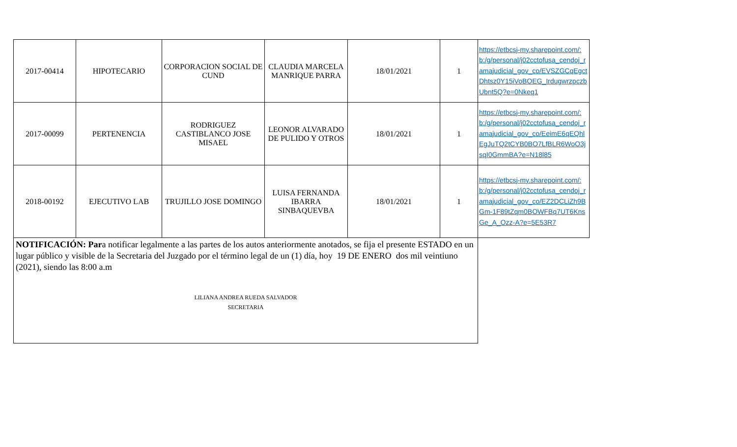| 2017-00414 | HIPOTECARIO | CORPORACION SOCIAL DE CUND | CLAUDIA MARCELA MANRIQUE PARRA | 18/01/2021 | 1 | https://etbcsj-my.sharepoint.com/:b:/g/personal/j02cctofusa_cendoj_ramajudicial_gov_co/EVSZGCqEgctDhtsz0Y15iVoBOEG_IrdugwrzpczbUbnt5Q?e=0Nkeq1 |
| 2017-00099 | PERTENENCIA | RODRIGUEZ CASTIBLANCO JOSE MISAEL | LEONOR ALVARADO DE PULIDO Y OTROS | 18/01/2021 | 1 | https://etbcsj-my.sharepoint.com/:b:/g/personal/j02cctofusa_cendoj_ramajudicial_gov_co/EeimE6qEQhlEgJuTQ2tCYB0BO7LfBLR6WoO3jsqI0GmmBA?e=N18l85 |
| 2018-00192 | EJECUTIVO LAB | TRUJILLO JOSE DOMINGO | LUISA FERNANDA IBARRA SINBAQUEVBA | 18/01/2021 | 1 | https://etbcsj-my.sharepoint.com/:b:/g/personal/j02cctofusa_cendoj_ramajudicial_gov_co/EZ2DCLiZh9BGm-1F89tZqm0BOWFBq7UT6KnsGe_A_Ozz-A?e=5E53R7 |
| NOTIFICACIÓN: Par a notificar legalmente a las partes de los autos anteriormente anotados, se fija el presente ESTADO en un lugar público y visible de la Secretaria del Juzgado por el término legal de un (1) día, hoy 19 DE ENERO dos mil veintiuno (2021), siendo las 8:00 a.m LILIANA ANDREA RUEDA SALVADOR SECRETARIA | | | | | | |